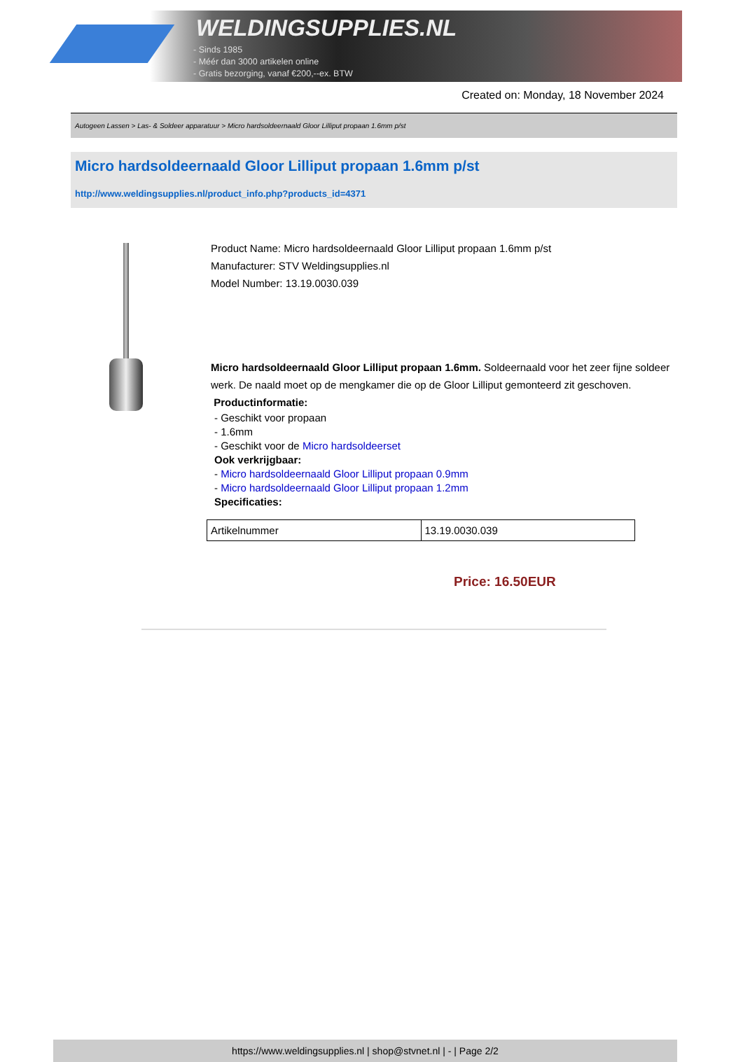WELDINGSUPPLIES.NL
- Sinds 1985
- Méér dan 3000 artikelen online
- Gratis bezorging, vanaf €200,--ex. BTW
Created on: Monday, 18 November 2024
Autogeen Lassen > Las- & Soldeer apparatuur > Micro hardsoldeernaald Gloor Lilliput propaan 1.6mm p/st
Micro hardsoldeernaald Gloor Lilliput propaan 1.6mm p/st
http://www.weldingsupplies.nl/product_info.php?products_id=4371
Product Name: Micro hardsoldeernaald Gloor Lilliput propaan 1.6mm p/st
Manufacturer: STV Weldingsupplies.nl
Model Number: 13.19.0030.039
Micro hardsoldeernaald Gloor Lilliput propaan 1.6mm. Soldeernaald voor het zeer fijne soldeer werk. De naald moet op de mengkamer die op de Gloor Lilliput gemonteerd zit geschoven. Productinformatie:
- Geschikt voor propaan
- 1.6mm
- Geschikt voor de Micro hardsoldeerset
Ook verkrijgbaar:
- Micro hardsoldeernaald Gloor Lilliput propaan 0.9mm
- Micro hardsoldeernaald Gloor Lilliput propaan 1.2mm
Specificaties:
| Artikelnummer | 13.19.0030.039 |
Price: 16.50EUR
https://www.weldingsupplies.nl | shop@stvnet.nl | - | Page 2/2